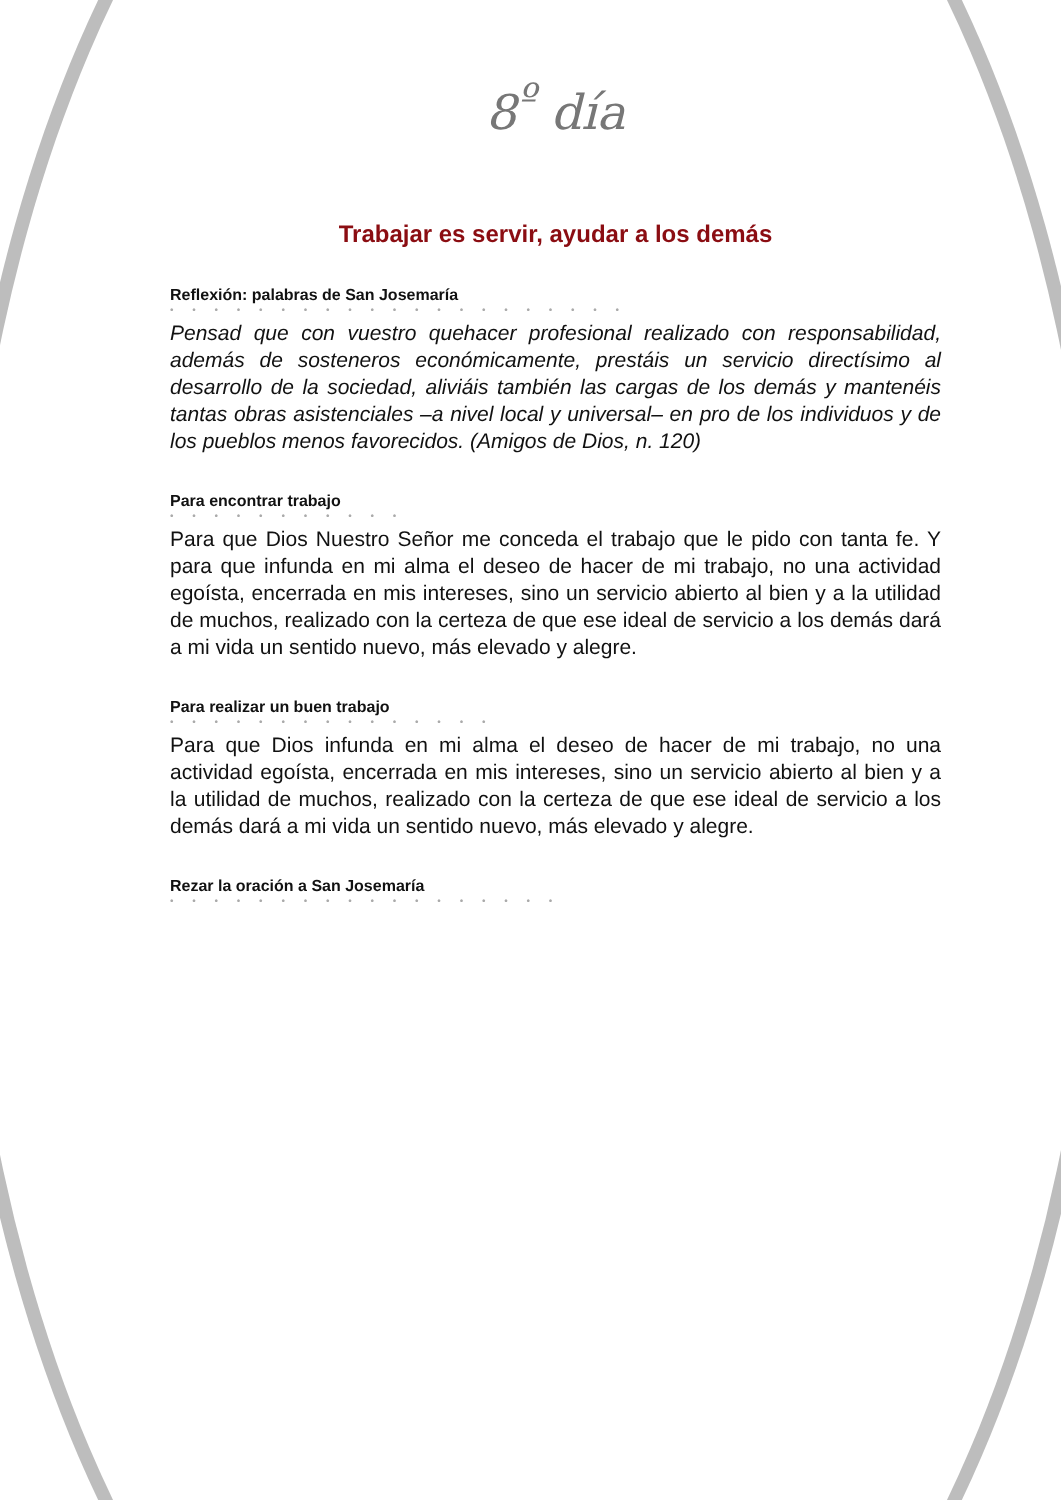8<sup>º</sup> día
Trabajar es servir, ayudar a los demás
Reflexión: palabras de San Josemaría
• • • • • • • • • • • • • • • • • • • • •
Pensad que con vuestro quehacer profesional realizado con responsabilidad, además de sosteneros económicamente, prestáis un servicio directísimo al desarrollo de la sociedad, aliviáis también las cargas de los demás y mantenéis tantas obras asistenciales –a nivel local y universal– en pro de los individuos y de los pueblos menos favorecidos. (Amigos de Dios, n. 120)
Para encontrar trabajo
• • • • • • • • • • •
Para que Dios Nuestro Señor me conceda el trabajo que le pido con tanta fe. Y para que infunda en mi alma el deseo de hacer de mi trabajo, no una actividad egoísta, encerrada en mis intereses, sino un servicio abierto al bien y a la utilidad de muchos, realizado con la certeza de que ese ideal de servicio a los demás dará a mi vida un sentido nuevo, más elevado y alegre.
Para realizar un buen trabajo
• • • • • • • • • • • • • • •
Para que Dios infunda en mi alma el deseo de hacer de mi trabajo, no una actividad egoísta, encerrada en mis intereses, sino un servicio abierto al bien y a la utilidad de muchos, realizado con la certeza de que ese ideal de servicio a los demás dará a mi vida un sentido nuevo, más elevado y alegre.
Rezar la oración a San Josemaría
• • • • • • • • • • • • • • • • • •